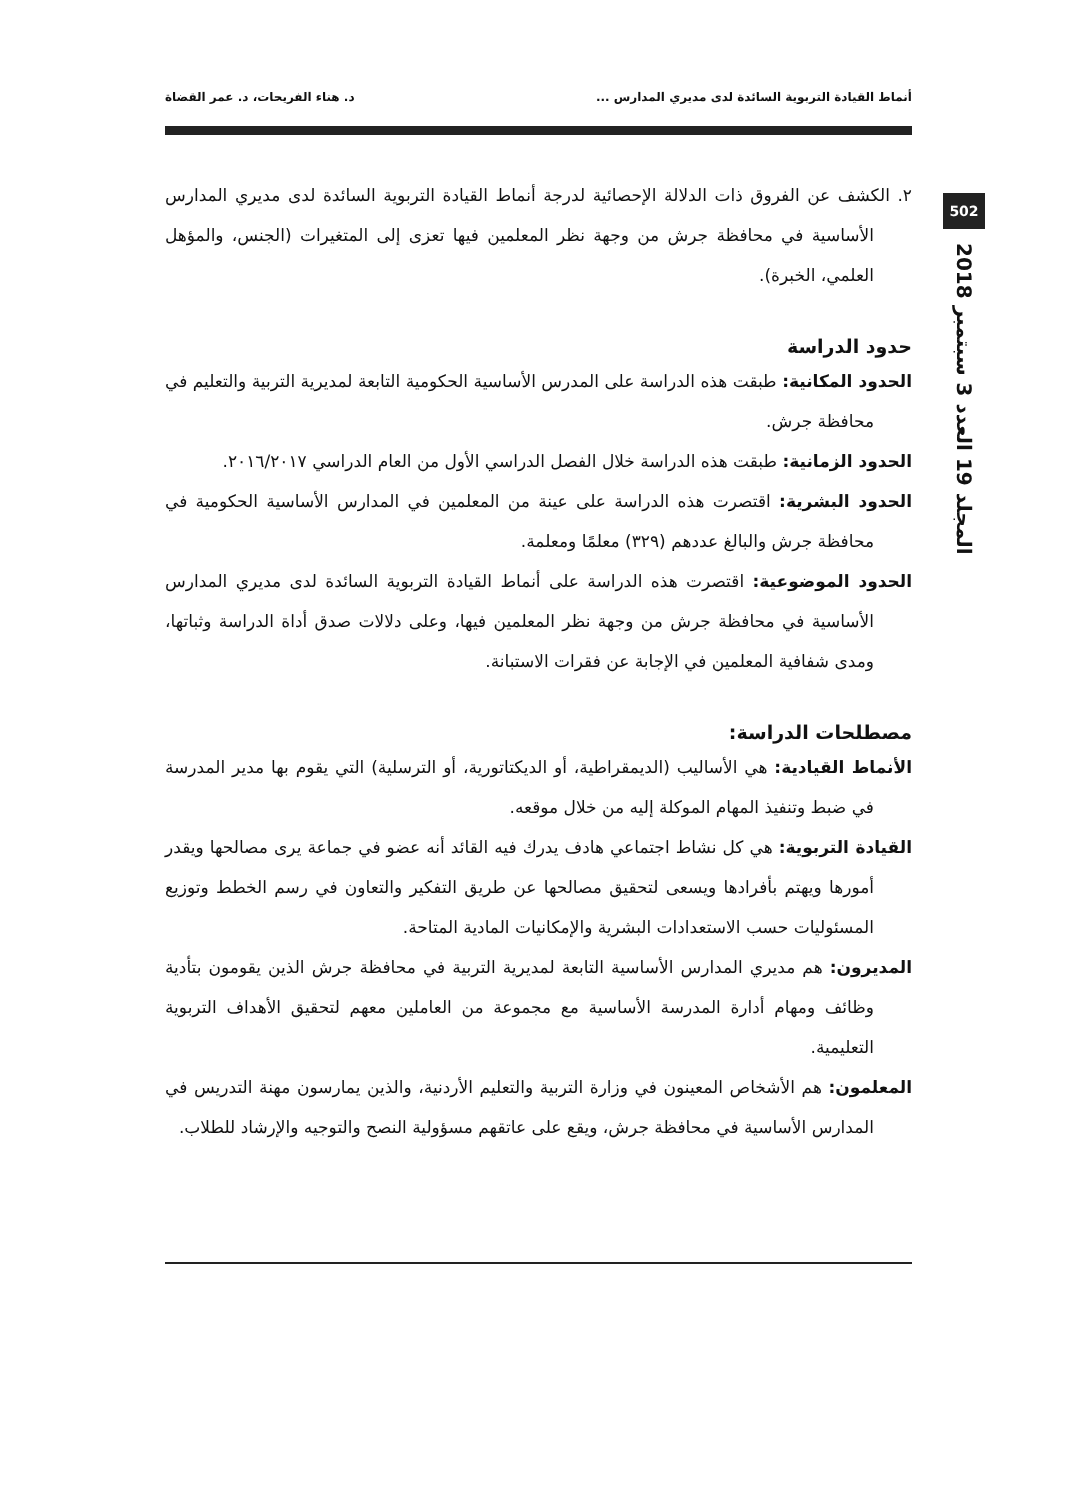502
المجلد 19 العدد 3 سبتمبر 2018
أنماط القيادة التربوية السائدة لدى مديري المدارس ... د. هناء الفريحات، د. عمر القضاة
٢. الكشف عن الفروق ذات الدلالة الإحصائية لدرجة أنماط القيادة التربوية السائدة لدى مديري المدارس الأساسية في محافظة جرش من وجهة نظر المعلمين فيها تعزى إلى المتغيرات (الجنس، والمؤهل العلمي، الخبرة).
حدود الدراسة
الحدود المكانية: طبقت هذه الدراسة على المدرس الأساسية الحكومية التابعة لمديرية التربية والتعليم في محافظة جرش.
الحدود الزمانية: طبقت هذه الدراسة خلال الفصل الدراسي الأول من العام الدراسي ٢٠١٦/٢٠١٧.
الحدود البشرية: اقتصرت هذه الدراسة على عينة من المعلمين في المدارس الأساسية الحكومية في محافظة جرش والبالغ عددهم (٣٢٩) معلمًا ومعلمة.
الحدود الموضوعية: اقتصرت هذه الدراسة على أنماط القيادة التربوية السائدة لدى مديري المدارس الأساسية في محافظة جرش من وجهة نظر المعلمين فيها، وعلى دلالات صدق أداة الدراسة وثباتها، ومدى شفافية المعلمين في الإجابة عن فقرات الاستبانة.
مصطلحات الدراسة:
الأنماط القيادية: هي الأساليب (الديمقراطية، أو الديكتاتورية، أو الترسلية) التي يقوم بها مدير المدرسة في ضبط وتنفيذ المهام الموكلة إليه من خلال موقعه.
القيادة التربوية: هي كل نشاط اجتماعي هادف يدرك فيه القائد أنه عضو في جماعة يرى مصالحها ويقدر أمورها ويهتم بأفرادها ويسعى لتحقيق مصالحها عن طريق التفكير والتعاون في رسم الخطط وتوزيع المسئوليات حسب الاستعدادات البشرية والإمكانيات المادية المتاحة.
المديرون: هم مديري المدارس الأساسية التابعة لمديرية التربية في محافظة جرش الذين يقومون بتأدية وظائف ومهام أدارة المدرسة الأساسية مع مجموعة من العاملين معهم لتحقيق الأهداف التربوية التعليمية.
المعلمون: هم الأشخاص المعينون في وزارة التربية والتعليم الأردنية، والذين يمارسون مهنة التدريس في المدارس الأساسية في محافظة جرش، ويقع على عاتقهم مسؤولية النصح والتوجيه والإرشاد للطلاب.